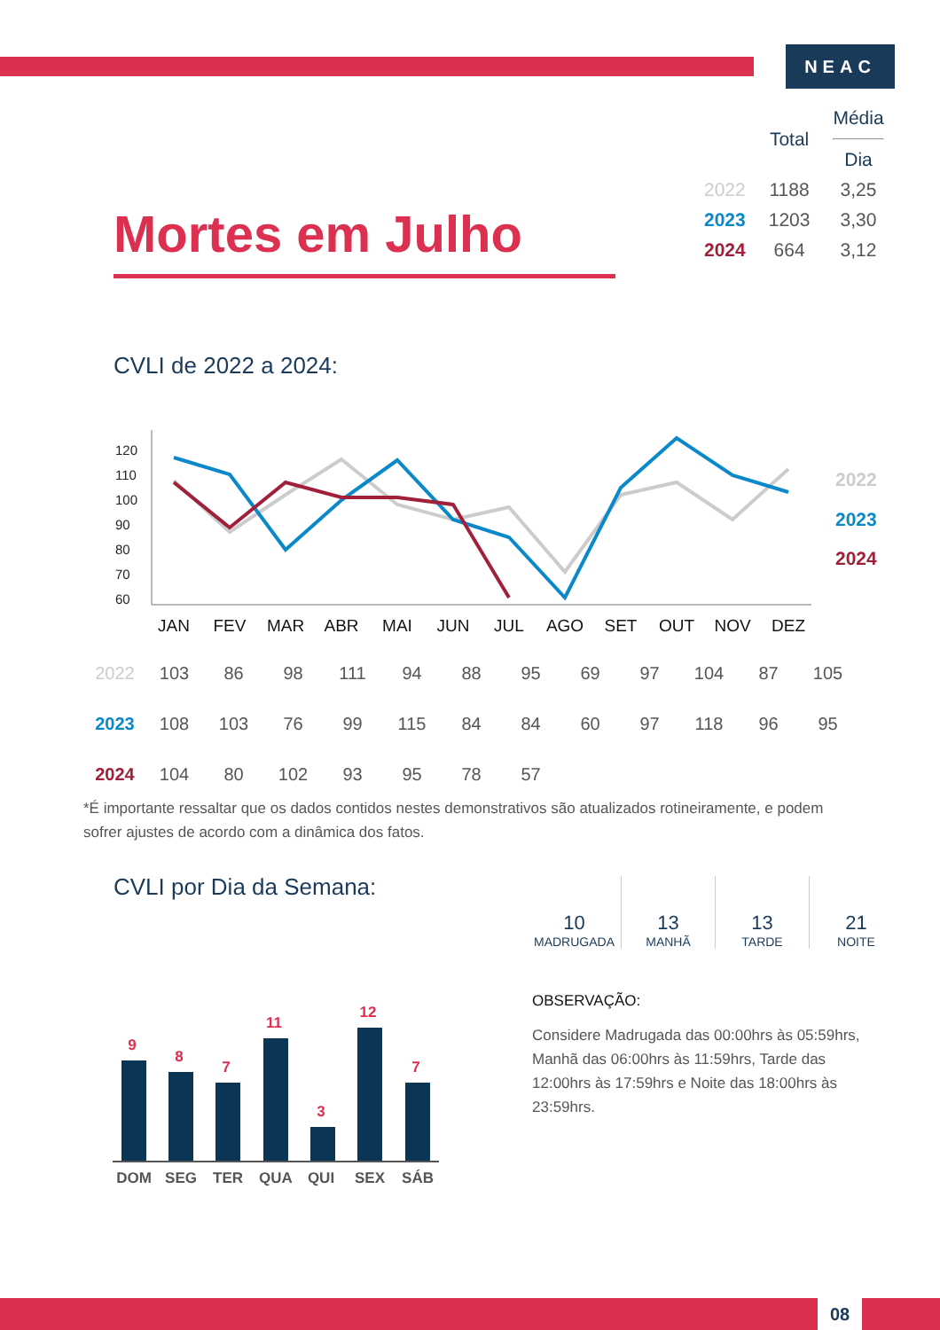NEAC
| | Total | Média Dia |
| 2022 | 1188 | 3,25 |
| 2023 | 1203 | 3,30 |
| 2024 | 664 | 3,12 |
Mortes em Julho
CVLI de 2022 a 2024:
120
110
100
90
80
70
60
JAN
FEV
MAR
ABR
MAI
JUN
JUL
AGO
SET
OUT
NOV
DEZ
2022
2023
2024
| 2022 | 103 | 86 | 98 | 111 | 94 | 88 | 95 | 69 | 97 | 104 | 87 | 105 |
| 2023 | 108 | 103 | 76 | 99 | 115 | 84 | 84 | 60 | 97 | 118 | 96 | 95 |
| 2024 | 104 | 80 | 102 | 93 | 95 | 78 | 57 | | | | | |
*É importante ressaltar que os dados contidos nestes demonstrativos são atualizados rotineiramente, e podem sofrer ajustes de acordo com a dinâmica dos fatos.
CVLI por Dia da Semana:
10
MADRUGADA
13
MANHÃ
13
TARDE
21
NOITE
OBSERVAÇÃO:
Considere Madrugada das 00:00hrs às 05:59hrs, Manhã das 06:00hrs às 11:59hrs, Tarde das 12:00hrs às 17:59hrs e Noite das 18:00hrs às 23:59hrs.
9
8
7
11
3
12
7
DOM
SEG
TER
QUA
QUI
SEX
SÁB
08